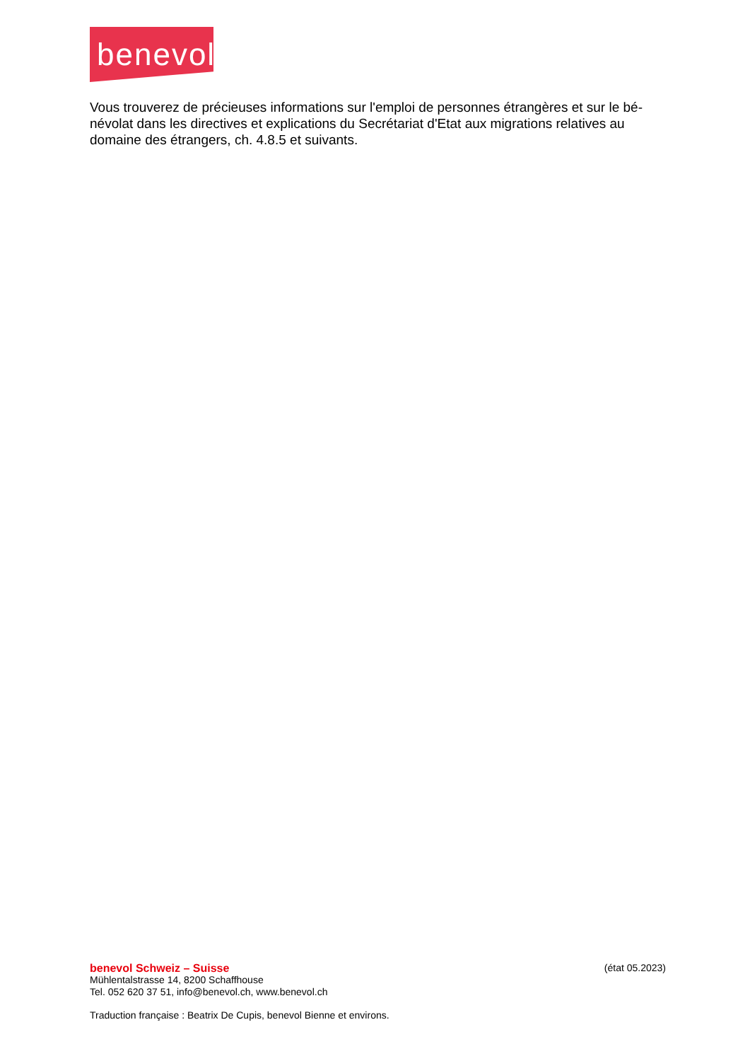benevol
Vous trouverez de précieuses informations sur l'emploi de personnes étrangères et sur le bé- névolat dans les directives et explications du Secrétariat d'Etat aux migrations relatives au domaine des étrangers, ch. 4.8.5 et suivants.
benevol Schweiz – Suisse (état 05.2023)
Mühlentalstrasse 14, 8200 Schaffhouse
Tel. 052 620 37 51, info@benevol.ch, www.benevol.ch
Traduction française : Beatrix De Cupis, benevol Bienne et environs.